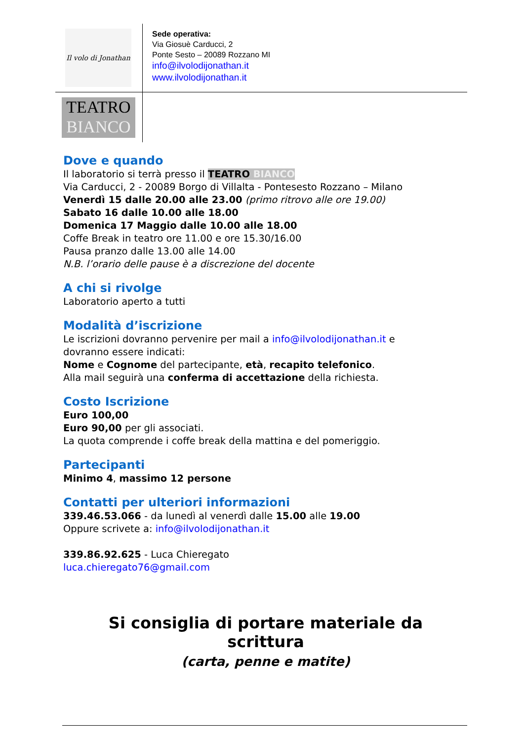Il volo di Jonathan
TEATRO
BIANCO
Sede operativa:
Via Giosuè Carducci, 2
Ponte Sesto – 20089 Rozzano MI
info@ilvolodijonathan.it
www.ilvolodijonathan.it
Dove e quando
Il laboratorio si terrà presso il TEATRO BIANCO
Via Carducci, 2 - 20089 Borgo di Villalta - Pontesesto Rozzano – Milano
Venerdì 15 dalle 20.00 alle 23.00 (primo ritrovo alle ore 19.00)
Sabato 16 dalle 10.00 alle 18.00
Domenica 17 Maggio dalle 10.00 alle 18.00
Coffe Break in teatro ore 11.00 e ore 15.30/16.00
Pausa pranzo dalle 13.00 alle 14.00
N.B. l’orario delle pause è a discrezione del docente
A chi si rivolge
Laboratorio aperto a tutti
Modalità d’iscrizione
Le iscrizioni dovranno pervenire per mail a info@ilvolodijonathan.it e
dovranno essere indicati:
Nome e Cognome del partecipante, età, recapito telefonico.
Alla mail seguirà una conferma di accettazione della richiesta.
Costo Iscrizione
Euro 100,00
Euro 90,00 per gli associati.
La quota comprende i coffe break della mattina e del pomeriggio.
Partecipanti
Minimo 4, massimo 12 persone
Contatti per ulteriori informazioni
339.46.53.066 - da lunedì al venerdì dalle 15.00 alle 19.00
Oppure scrivete a: info@ilvolodijonathan.it
339.86.92.625 - Luca Chieregato
luca.chieregato76@gmail.com
Si consiglia di portare materiale da scrittura
(carta, penne e matite)